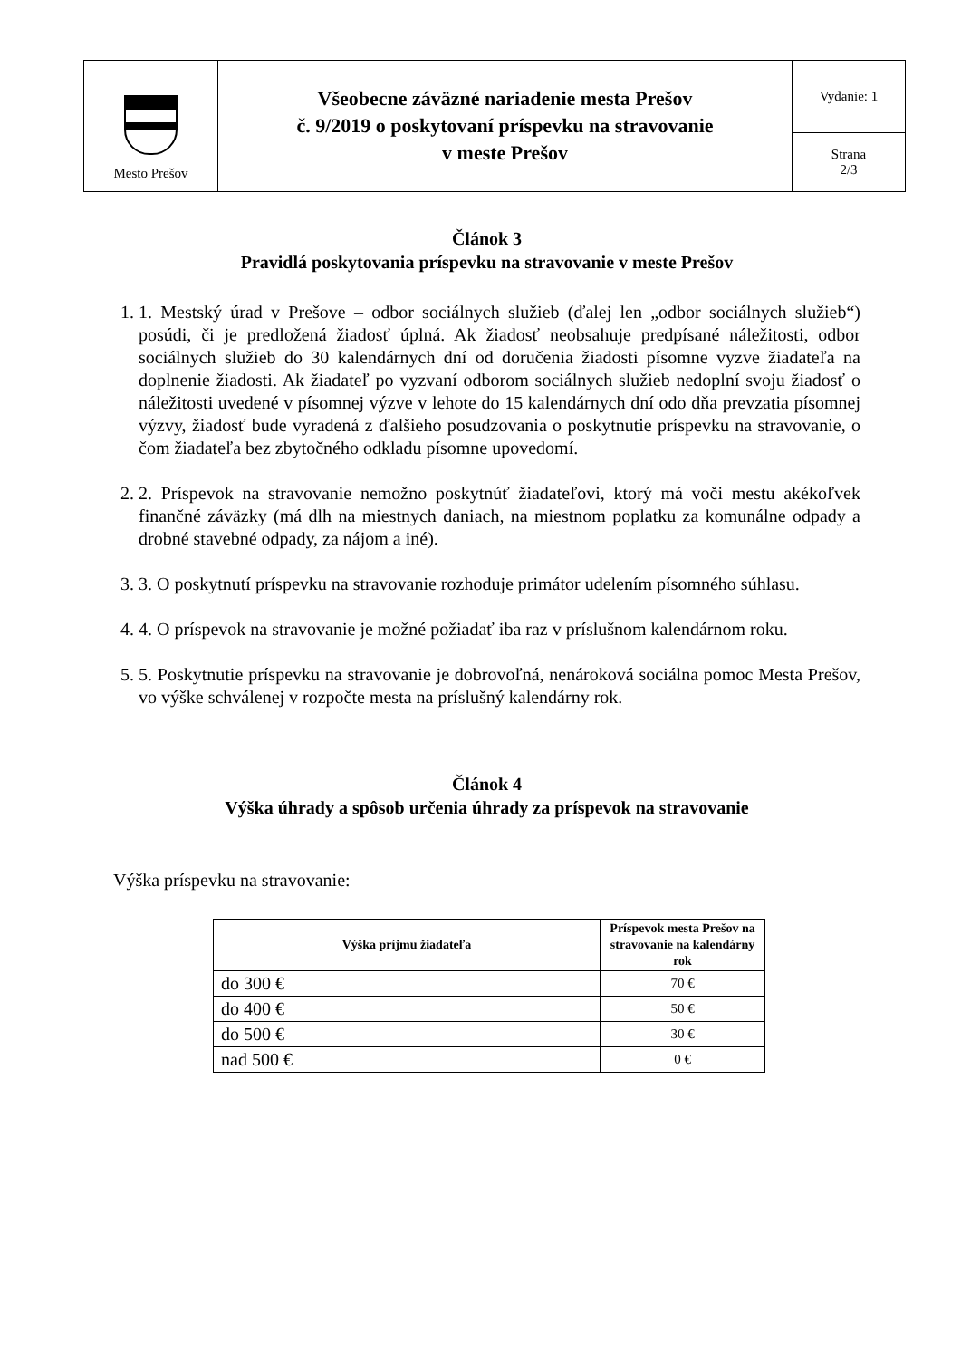| Mesto Prešov | Všeobecne záväzné nariadenie mesta Prešov č. 9/2019 o poskytovaní príspevku na stravovanie v meste Prešov | Vydanie: 1 |
| | | Strana 2/3 |
Článok 3
Pravidlá poskytovania príspevku na stravovanie v meste Prešov
1. 1. Mestský úrad v Prešove – odbor sociálnych služieb (ďalej len „odbor sociálnych služieb“) posúdi, či je predložená žiadosť úplná. Ak žiadosť neobsahuje predpísané náležitosti, odbor sociálnych služieb do 30 kalendárnych dní od doručenia žiadosti písomne vyzve žiadateľa na doplnenie žiadosti. Ak žiadateľ po vyzvaní odborom sociálnych služieb nedoplní svoju žiadosť o náležitosti uvedené v písomnej výzve v lehote do 15 kalendárnych dní odo dňa prevzatia písomnej výzvy, žiadosť bude vyradená z ďalšieho posudzovania o poskytnutie príspevku na stravovanie, o čom žiadateľa bez zbytočného odkladu písomne upovedomí.
2. 2. Príspevok na stravovanie nemožno poskytnúť žiadateľovi, ktorý má voči mestu akékoľvek finančné záväzky (má dlh na miestnych daniach, na miestnom poplatku za komunálne odpady a drobné stavebné odpady, za nájom a iné).
3. 3. O poskytnutí príspevku na stravovanie rozhoduje primátor udelením písomného súhlasu.
4. 4. O príspevok na stravovanie je možné požiadať iba raz v príslušnom kalendárnom roku.
5. 5. Poskytnutie príspevku na stravovanie je dobrovoľná, nenároková sociálna pomoc Mesta Prešov, vo výške schválenej v rozpočte mesta na príslušný kalendárny rok.
Článok 4
Výška úhrady a spôsob určenia úhrady za príspevok na stravovanie
Výška príspevku na stravovanie:
| Výška príjmu žiadateľa | Príspevok mesta Prešov na stravovanie na kalendárny rok |
| --- | --- |
| do 300 € | 70 € |
| do 400 € | 50 € |
| do 500 € | 30 € |
| nad 500 € | 0 € |